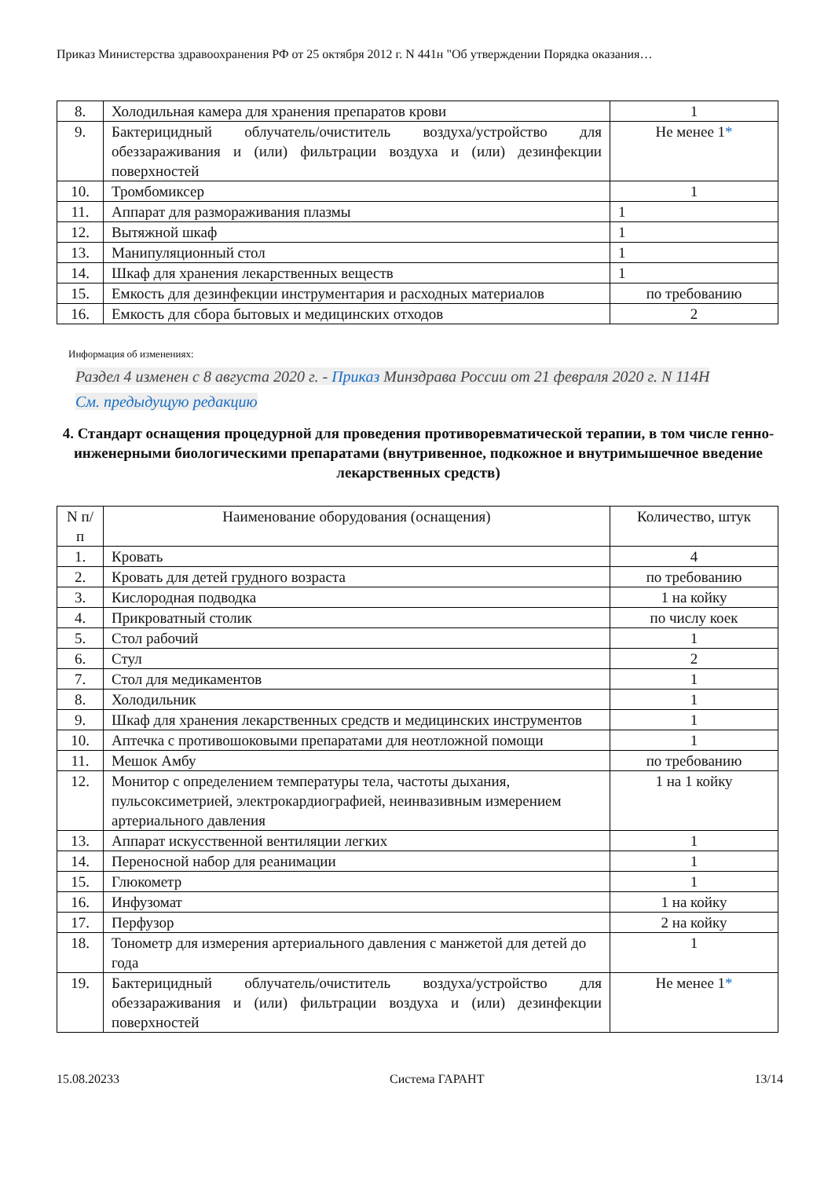Приказ Министерства здравоохранения РФ от 25 октября 2012 г. N 441н "Об утверждении Порядка оказания…
| 8. | Холодильная камера для хранения препаратов крови | 1 |
| 9. | Бактерицидный облучатель/очиститель воздуха/устройство для обеззараживания и (или) фильтрации воздуха и (или) дезинфекции поверхностей | Не менее 1 * |
| 10. | Тромбомиксер | 1 |
| 11. | Аппарат для размораживания плазмы | 1 |
| 12. | Вытяжной шкаф | 1 |
| 13. | Манипуляционный стол | 1 |
| 14. | Шкаф для хранения лекарственных веществ | 1 |
| 15. | Емкость для дезинфекции инструментария и расходных материалов | по требованию |
| 16. | Емкость для сбора бытовых и медицинских отходов | 2 |
Информация об изменениях:
Раздел 4 изменен с 8 августа 2020 г. - Приказ Минздрава России от 21 февраля 2020 г. N 114Н
См. предыдущую редакцию
4. Стандарт оснащения процедурной для проведения противоревматической терапии, в том числе генно-инженерными биологическими препаратами (внутривенное, подкожное и внутримышечное введение лекарственных средств)
| N п/п | Наименование оборудования (оснащения) | Количество, штук |
| --- | --- | --- |
| 1. | Кровать | 4 |
| 2. | Кровать для детей грудного возраста | по требованию |
| 3. | Кислородная подводка | 1 на койку |
| 4. | Прикроватный столик | по числу коек |
| 5. | Стол рабочий | 1 |
| 6. | Стул | 2 |
| 7. | Стол для медикаментов | 1 |
| 8. | Холодильник | 1 |
| 9. | Шкаф для хранения лекарственных средств и медицинских инструментов | 1 |
| 10. | Аптечка с противошоковыми препаратами для неотложной помощи | 1 |
| 11. | Мешок Амбу | по требованию |
| 12. | Монитор с определением температуры тела, частоты дыхания, пульсоксиметрией, электрокардиографией, неинвазивным измерением артериального давления | 1 на 1 койку |
| 13. | Аппарат искусственной вентиляции легких | 1 |
| 14. | Переносной набор для реанимации | 1 |
| 15. | Глюкометр | 1 |
| 16. | Инфузомат | 1 на койку |
| 17. | Перфузор | 2 на койку |
| 18. | Тонометр для измерения артериального давления с манжетой для детей до года | 1 |
| 19. | Бактерицидный облучатель/очиститель воздуха/устройство для обеззараживания и (или) фильтрации воздуха и (или) дезинфекции поверхностей | Не менее 1 * |
15.08.20233 Система ГАРАНТ 13/14